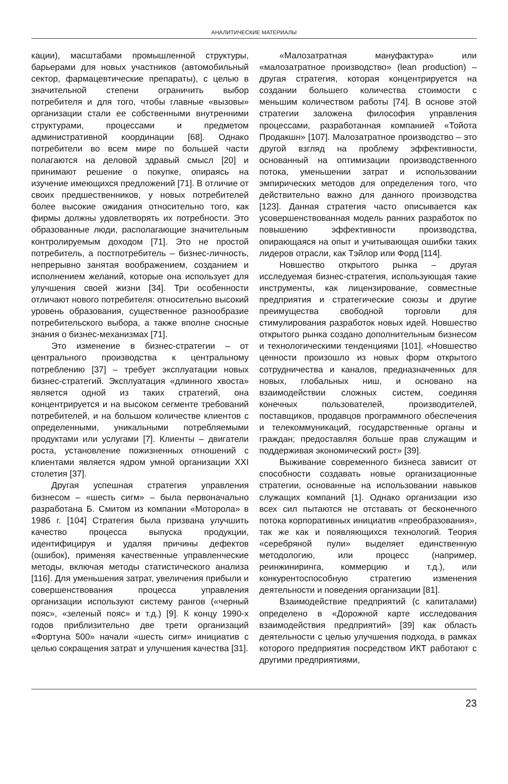АНАЛИТИЧЕСКИЕ МАТЕРИАЛЫ
кации), масштабами промышленной структуры, барьерами для новых участников (автомобильный сектор, фармацевтические препараты), с целью в значительной степени ограничить выбор потребителя и для того, чтобы главные «вызовы» организации стали ее собственными внутренними структурами, процессами и предметом административной координации [68]. Однако потребители во всем мире по большей части полагаются на деловой здравый смысл [20] и принимают решение о покупке, опираясь на изучение имеющихся предложений [71]. В отличие от своих предшественников, у новых потребителей более высокие ожидания относительно того, как фирмы должны удовлетворять их потребности. Это образованные люди, располагающие значительным контролируемым доходом [71]. Это не простой потребитель, а постпотребитель – бизнес-личность, непрерывно занятая воображением, созданием и исполнением желаний, которые она использует для улучшения своей жизни [34]. Три особенности отличают нового потребителя: относительно высокий уровень образования, существенное разнообразие потребительского выбора, а также вполне сносные знания о бизнес-механизмах [71].
Это изменение в бизнес-стратегии – от центрального производства к центральному потреблению [37] – требует эксплуатации новых бизнес-стратегий. Эксплуатация «длинного хвоста» является одной из таких стратегий, она концентрируется и на высоком сегменте требований потребителей, и на большом количестве клиентов с определенными, уникальными потребляемыми продуктами или услугами [7]. Клиенты – двигатели роста, установление пожизненных отношений с клиентами является ядром умной организации XXI столетия [37].
Другая успешная стратегия управления бизнесом – «шесть сигм» – была первоначально разработана Б. Смитом из компании «Моторола» в 1986 г. [104] Стратегия была призвана улучшить качество процесса выпуска продукции, идентифицируя и удаляя причины дефектов (ошибок), применяя качественные управленческие методы, включая методы статистического анализа [116]. Для уменьшения затрат, увеличения прибыли и совершенствования процесса управления организации используют систему рангов («черный пояс», «зеленый пояс» и т.д.) [9]. К концу 1990-х годов приблизительно две трети организаций «Фортуна 500» начали «шесть сигм» инициатив с целью сокращения затрат и улучшения качества [31].
«Малозатратная мануфактура» или «малозатратное производство» (lean production) – другая стратегия, которая концентрируется на создании большего количества стоимости с меньшим количеством работы [74]. В основе этой стратегии заложена философия управления процессами, разработанная компанией «Тойота Продакшн» [107]. Малозатратное производство – это другой взгляд на проблему эффективности, основанный на оптимизации производственного потока, уменьшении затрат и использовании эмпирических методов для определения того, что действительно важно для данного производства [123]. Данная стратегия часто описывается как усовершенствованная модель ранних разработок по повышению эффективности производства, опирающаяся на опыт и учитывающая ошибки таких лидеров отрасли, как Тэйлор или Форд [114].
Новшество открытого рынка – другая исследуемая бизнес-стратегия, использующая такие инструменты, как лицензирование, совместные предприятия и стратегические союзы и другие преимущества свободной торговли для стимулирования разработок новых идей. Новшество открытого рынка создано дополнительным бизнесом и технологическими тенденциями [101]. «Новшество ценности произошло из новых форм открытого сотрудничества и каналов, предназначенных для новых, глобальных ниш, и основано на взаимодействии сложных систем, соединяя конечных пользователей, производителей, поставщиков, продавцов программного обеспечения и телекоммуникаций, государственные органы и граждан; предоставляя больше прав служащим и поддерживая экономический рост» [39].
Выживание современного бизнеса зависит от способности создавать новые организационные стратегии, основанные на использовании навыков служащих компаний [1]. Однако организации изо всех сил пытаются не отставать от бесконечного потока корпоративных инициатив «преобразования», так же как и появляющихся технологий. Теория «серебряной пули» выделяет единственную методологию, или процесс (например, реинжиниринга, коммерцию и т.д.), или конкурентоспособную стратегию изменения деятельности и поведения организации [81].
Взаимодействие предприятий (с капиталами) определено в «Дорожной карте исследования взаимодействия предприятий» [39] как область деятельности с целью улучшения подхода, в рамках которого предприятия посредством ИКТ работают с другими предприятиями,
23